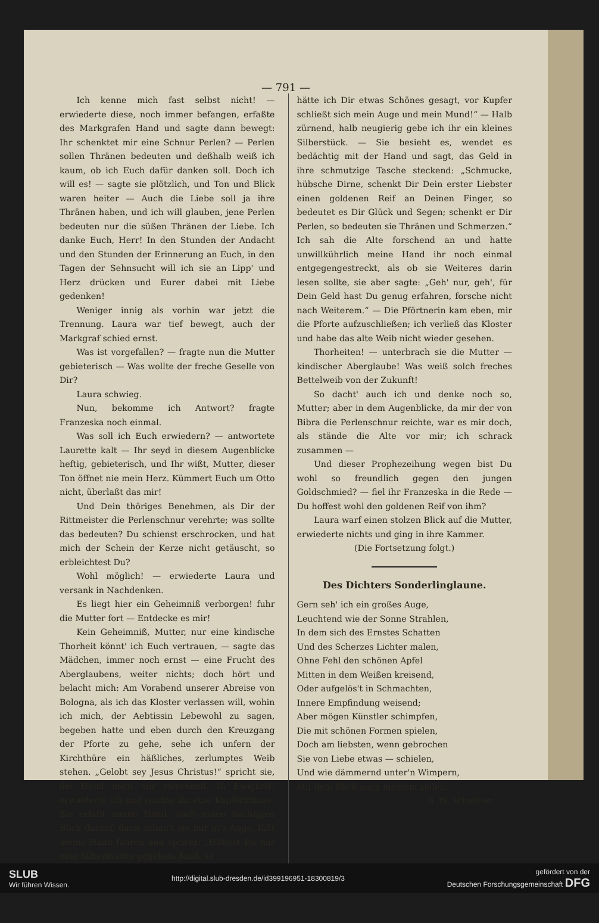— 791 —
Ich kenne mich fast selbst nicht! — erwiederte diese, noch immer befangen, erfaßte des Markgrafen Hand und sagte dann bewegt: Ihr schenktet mir eine Schnur Perlen? — Perlen sollen Thränen bedeuten und deßhalb weiß ich kaum, ob ich Euch dafür danken soll. Doch ich will es! — sagte sie plötzlich, und Ton und Blick waren heiter — Auch die Liebe soll ja ihre Thränen haben, und ich will glauben, jene Perlen bedeuten nur die süßen Thränen der Liebe. Ich danke Euch, Herr! In den Stunden der Andacht und den Stunden der Erinnerung an Euch, in den Tagen der Sehnsucht will ich sie an Lipp' und Herz drücken und Eurer dabei mit Liebe gedenken!
Weniger innig als vorhin war jetzt die Trennung. Laura war tief bewegt, auch der Markgraf schied ernst.
Was ist vorgefallen? — fragte nun die Mutter gebieterisch — Was wollte der freche Geselle von Dir?
Laura schwieg.
Nun, bekomme ich Antwort? fragte Franzeska noch einmal.
Was soll ich Euch erwiedern? — antwortete Laurette kalt — Ihr seyd in diesem Augenblicke heftig, gebieterisch, und Ihr wißt, Mutter, dieser Ton öffnet nie mein Herz. Kümmert Euch um Otto nicht, überlaßt das mir!
Und Dein thöriges Benehmen, als Dir der Rittmeister die Perlenschnur verehrte; was sollte das bedeuten? Du schienst erschrocken, und hat mich der Schein der Kerze nicht getäuscht, so erbleichtest Du?
Wohl möglich! — erwiederte Laura und versank in Nachdenken.
Es liegt hier ein Geheimniß verborgen! fuhr die Mutter fort — Entdecke es mir!
Kein Geheimniß, Mutter, nur eine kindische Thorheit könnt' ich Euch vertrauen, — sagte das Mädchen, immer noch ernst — eine Frucht des Aberglaubens, weiter nichts; doch hört und belacht mich: Am Vorabend unserer Abreise von Bologna, als ich das Kloster verlassen will, wohin ich mich, der Aebtissin Lebewohl zu sagen, begeben hatte und eben durch den Kreuzgang der Pforte zu gehe, sehe ich unfern der Kirchthüre ein häßliches, zerlumptes Weib stehen. „Gelobt sey Jesus Christus!“ spricht sie, die Hand nach mir streckend. In Ewigkeit! erwiederte ich und reichte ihr eine Kupfermünze. Sie erfaßt meine Hand, wirft einen flüchtigen Blick darauf, dann schau't sie mir in's Auge, läßt meine Hand fahren und spricht: „Hättest Du mir eine Silbermünze gegeben, Kind, so
hätte ich Dir etwas Schönes gesagt, vor Kupfer schließt sich mein Auge und mein Mund!“ — Halb zürnend, halb neugierig gebe ich ihr ein kleines Silberstück. — Sie besieht es, wendet es bedächtig mit der Hand und sagt, das Geld in ihre schmutzige Tasche steckend: „Schmucke, hübsche Dirne, schenkt Dir Dein erster Liebster einen goldenen Reif an Deinen Finger, so bedeutet es Dir Glück und Segen; schenkt er Dir Perlen, so bedeuten sie Thränen und Schmerzen.“ Ich sah die Alte forschend an und hatte unwillkührlich meine Hand ihr noch einmal entgegengestreckt, als ob sie Weiteres darin lesen sollte, sie aber sagte: „Geh' nur, geh', für Dein Geld hast Du genug erfahren, forsche nicht nach Weiterem.“ — Die Pförtnerin kam eben, mir die Pforte aufzuschließen; ich verließ das Kloster und habe das alte Weib nicht wieder gesehen.
Thorheiten! — unterbrach sie die Mutter — kindischer Aberglaube! Was weiß solch freches Bettelweib von der Zukunft!
So dacht' auch ich und denke noch so, Mutter; aber in dem Augenblicke, da mir der von Bibra die Perlenschnur reichte, war es mir doch, als stände die Alte vor mir; ich schrack zusammen —
Und dieser Prophezeihung wegen bist Du wohl so freundlich gegen den jungen Goldschmied? — fiel ihr Franzeska in die Rede — Du hoffest wohl den goldenen Reif von ihm?
Laura warf einen stolzen Blick auf die Mutter, erwiederte nichts und ging in ihre Kammer.
(Die Fortsetzung folgt.)
Des Dichters Sonderlinglaune.
Gern seh' ich ein großes Auge,
Leuchtend wie der Sonne Strahlen,
In dem sich des Ernstes Schatten
Und des Scherzes Lichter malen,
Ohne Fehl den schönen Apfel
Mitten in dem Weißen kreisend,
Oder aufgelös't in Schmachten,
Innere Empfindung weisend;
Aber mögen Künstler schimpfen,
Die mit schönen Formen spielen,
Doch am liebsten, wenn gebrochen
Sie von Liebe etwas — schielen,
Und wie dämmernd unter'n Wimpern,
Mit dem Blick nach meinem zielen.
S. W. Schießler.
SLUB
Wir führen Wissen.
http://digital.slub-dresden.de/id399196951-18300819/3
gefördert von der
Deutschen Forschungsgemeinschaft DFG